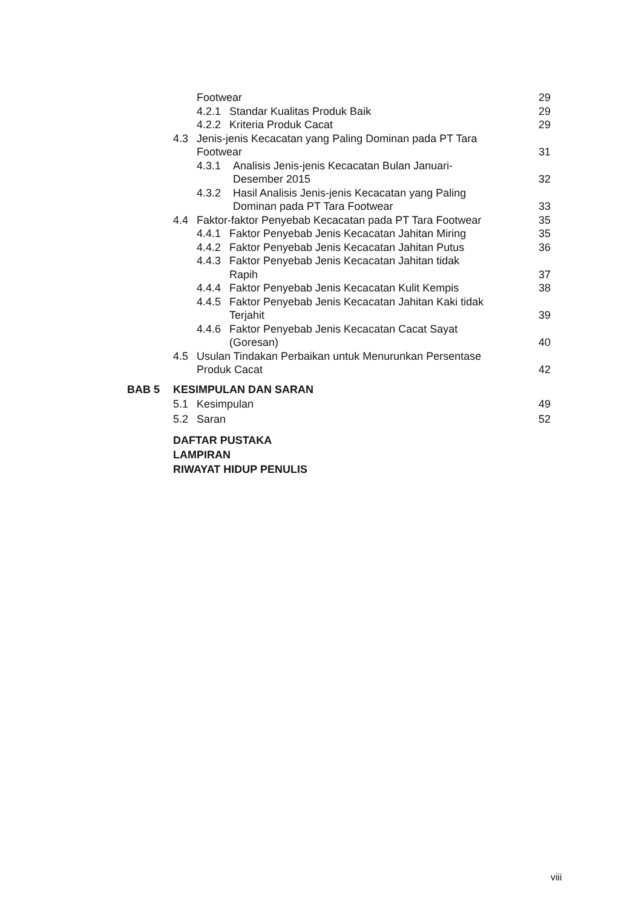Footwear 29
4.2.1 Standar Kualitas Produk Baik 29
4.2.2 Kriteria Produk Cacat 29
4.3 Jenis-jenis Kecacatan yang Paling Dominan pada PT Tara
Footwear
31
4.3.1 Analisis Jenis-jenis Kecacatan Bulan Januari-
Desember 2015
32
4.3.2 Hasil Analisis Jenis-jenis Kecacatan yang Paling
Dominan pada PT Tara Footwear
33
4.4 Faktor-faktor Penyebab Kecacatan pada PT Tara Footwear 35
4.4.1 Faktor Penyebab Jenis Kecacatan Jahitan Miring 35
4.4.2 Faktor Penyebab Jenis Kecacatan Jahitan Putus 36
4.4.3 Faktor Penyebab Jenis Kecacatan Jahitan tidak
Rapih
37
4.4.4 Faktor Penyebab Jenis Kecacatan Kulit Kempis 38
4.4.5 Faktor Penyebab Jenis Kecacatan Jahitan Kaki tidak
Terjahit
39
4.4.6 Faktor Penyebab Jenis Kecacatan Cacat Sayat
(Goresan)
40
4.5 Usulan Tindakan Perbaikan untuk Menurunkan Persentase
Produk Cacat
42
BAB 5 KESIMPULAN DAN SARAN
5.1 Kesimpulan 49
5.2 Saran 52
DAFTAR PUSTAKA
LAMPIRAN
RIWAYAT HIDUP PENULIS
viii